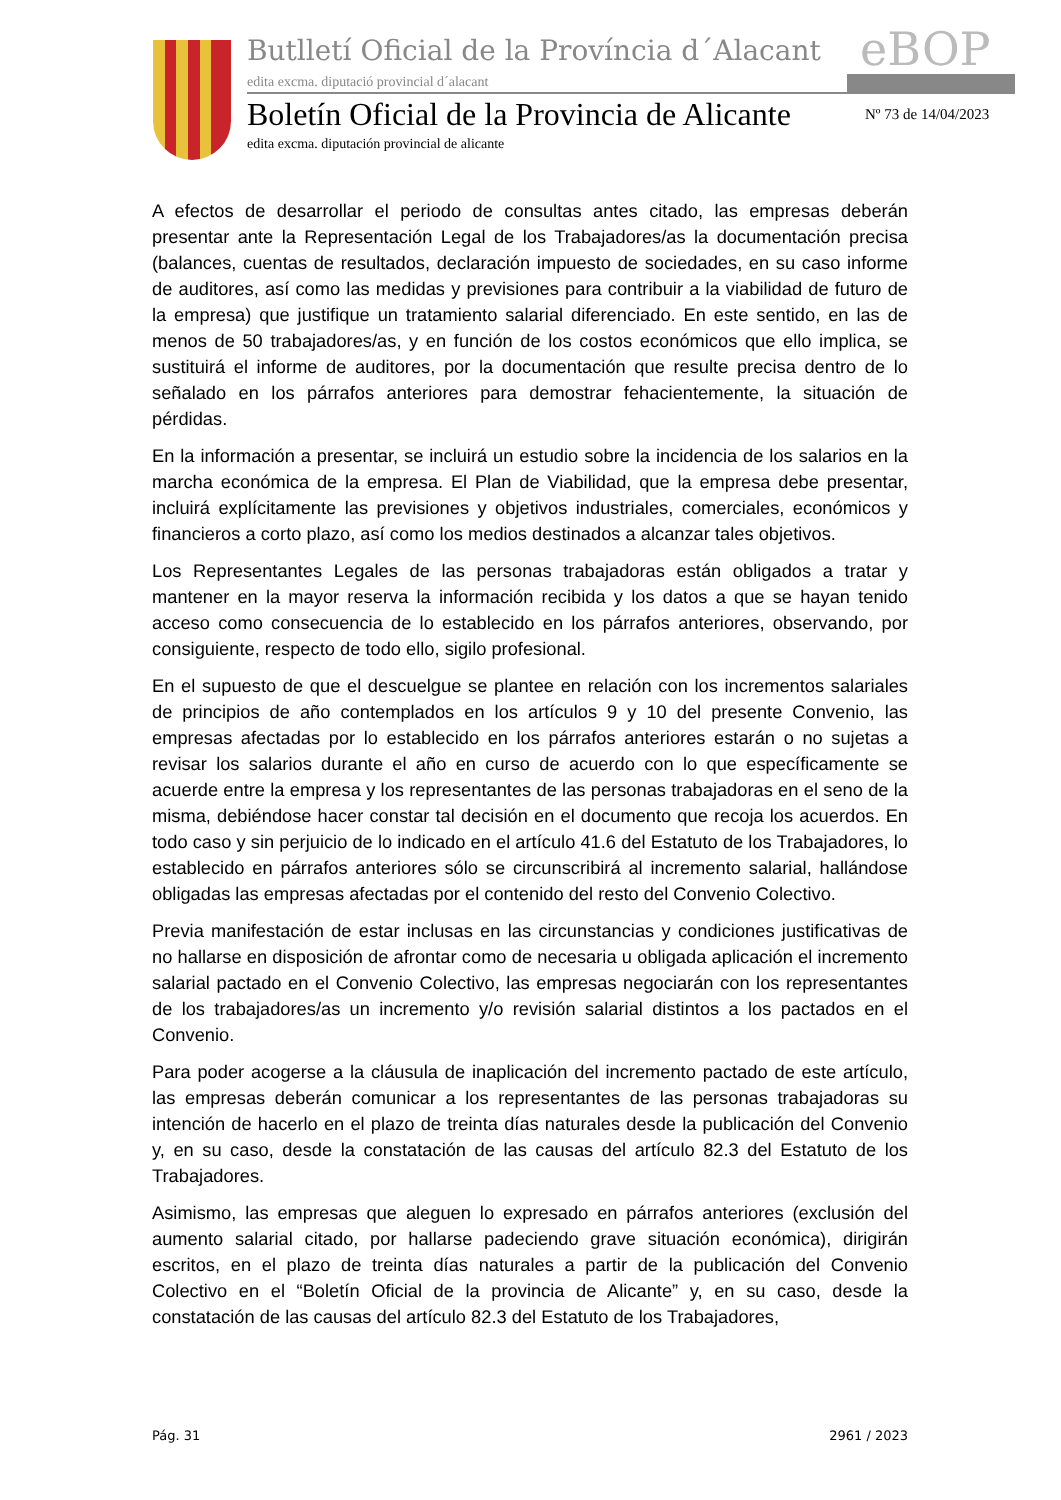Butlletí Oficial de la Província d´Alacant
eBOP
edita excma. diputació provincial d´alacant
Boletín Oficial de la Provincia de Alicante
Nº 73 de 14/04/2023
edita excma. diputación provincial de alicante
A efectos de desarrollar el periodo de consultas antes citado, las empresas deberán presentar ante la Representación Legal de los Trabajadores/as la documentación precisa (balances, cuentas de resultados, declaración impuesto de sociedades, en su caso informe de auditores, así como las medidas y previsiones para contribuir a la viabilidad de futuro de la empresa) que justifique un tratamiento salarial diferenciado. En este sentido, en las de menos de 50 trabajadores/as, y en función de los costos económicos que ello implica, se sustituirá el informe de auditores, por la documentación que resulte precisa dentro de lo señalado en los párrafos anteriores para demostrar fehacientemente, la situación de pérdidas.
En la información a presentar, se incluirá un estudio sobre la incidencia de los salarios en la marcha económica de la empresa. El Plan de Viabilidad, que la empresa debe presentar, incluirá explícitamente las previsiones y objetivos industriales, comerciales, económicos y financieros a corto plazo, así como los medios destinados a alcanzar tales objetivos.
Los Representantes Legales de las personas trabajadoras están obligados a tratar y mantener en la mayor reserva la información recibida y los datos a que se hayan tenido acceso como consecuencia de lo establecido en los párrafos anteriores, observando, por consiguiente, respecto de todo ello, sigilo profesional.
En el supuesto de que el descuelgue se plantee en relación con los incrementos salariales de principios de año contemplados en los artículos 9 y 10 del presente Convenio, las empresas afectadas por lo establecido en los párrafos anteriores estarán o no sujetas a revisar los salarios durante el año en curso de acuerdo con lo que específicamente se acuerde entre la empresa y los representantes de las personas trabajadoras en el seno de la misma, debiéndose hacer constar tal decisión en el documento que recoja los acuerdos. En todo caso y sin perjuicio de lo indicado en el artículo 41.6 del Estatuto de los Trabajadores, lo establecido en párrafos anteriores sólo se circunscribirá al incremento salarial, hallándose obligadas las empresas afectadas por el contenido del resto del Convenio Colectivo.
Previa manifestación de estar inclusas en las circunstancias y condiciones justificativas de no hallarse en disposición de afrontar como de necesaria u obligada aplicación el incremento salarial pactado en el Convenio Colectivo, las empresas negociarán con los representantes de los trabajadores/as un incremento y/o revisión salarial distintos a los pactados en el Convenio.
Para poder acogerse a la cláusula de inaplicación del incremento pactado de este artículo, las empresas deberán comunicar a los representantes de las personas trabajadoras su intención de hacerlo en el plazo de treinta días naturales desde la publicación del Convenio y, en su caso, desde la constatación de las causas del artículo 82.3 del Estatuto de los Trabajadores.
Asimismo, las empresas que aleguen lo expresado en párrafos anteriores (exclusión del aumento salarial citado, por hallarse padeciendo grave situación económica), dirigirán escritos, en el plazo de treinta días naturales a partir de la publicación del Convenio Colectivo en el “Boletín Oficial de la provincia de Alicante” y, en su caso, desde la constatación de las causas del artículo 82.3 del Estatuto de los Trabajadores,
Pág. 31 2961 / 2023